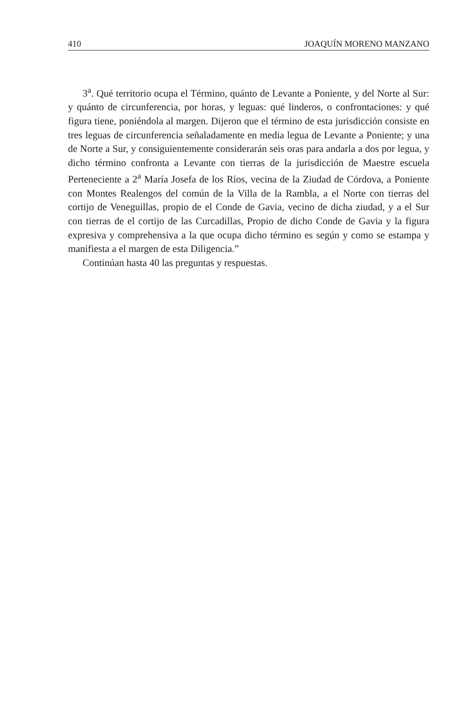410 JOAQUÍN MORENO MANZANO
3<sup>a</sup>. Qué territorio ocupa el Término, quánto de Levante a Poniente, y del Norte al Sur: y quánto de circunferencia, por horas, y leguas: qué linderos, o confrontaciones: y qué figura tiene, poniéndola al margen. Dijeron que el término de esta jurisdicción consiste en tres leguas de circunferencia señaladamente en media legua de Levante a Poniente; y una de Norte a Sur, y consiguientemente considerarán seis oras para andarla a dos por legua, y dicho término confronta a Levante con tierras de la jurisdicción de Maestre escuela Perteneciente a 2<sup>a</sup> María Josefa de los Ríos, vecina de la Ziudad de Córdova, a Poniente con Montes Realengos del común de la Villa de la Rambla, a el Norte con tierras del cortijo de Veneguillas, propio de el Conde de Gavia, vecino de dicha ziudad, y a el Sur con tierras de el cortijo de las Curcadillas, Propio de dicho Conde de Gavia y la figura expresiva y comprehensiva a la que ocupa dicho término es según y como se estampa y manifiesta a el margen de esta Diligencia.”
Continúan hasta 40 las preguntas y respuestas.